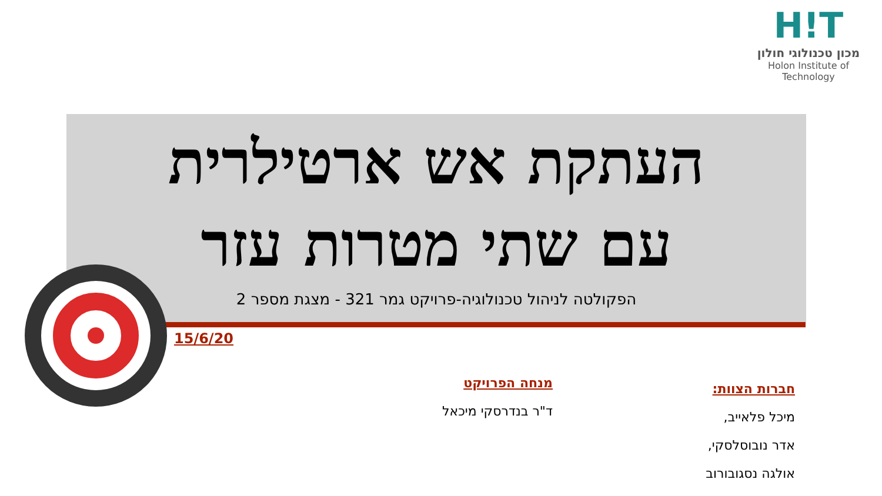H!T
מכון טכנולוגי חולון
Holon Institute of Technology
העתקת אש ארטילרית
עם שתי מטרות עזר
הפקולטה לניהול טכנולוגיה-פרויקט גמר 321 - מצגת מספר 2
15/6/20
מנחה הפרויקט
ד"ר בנדרסקי מיכאל
חברות הצוות:
מיכל פלאייב,
אדר נובוסלסקי,
אולגה נסגובורוב